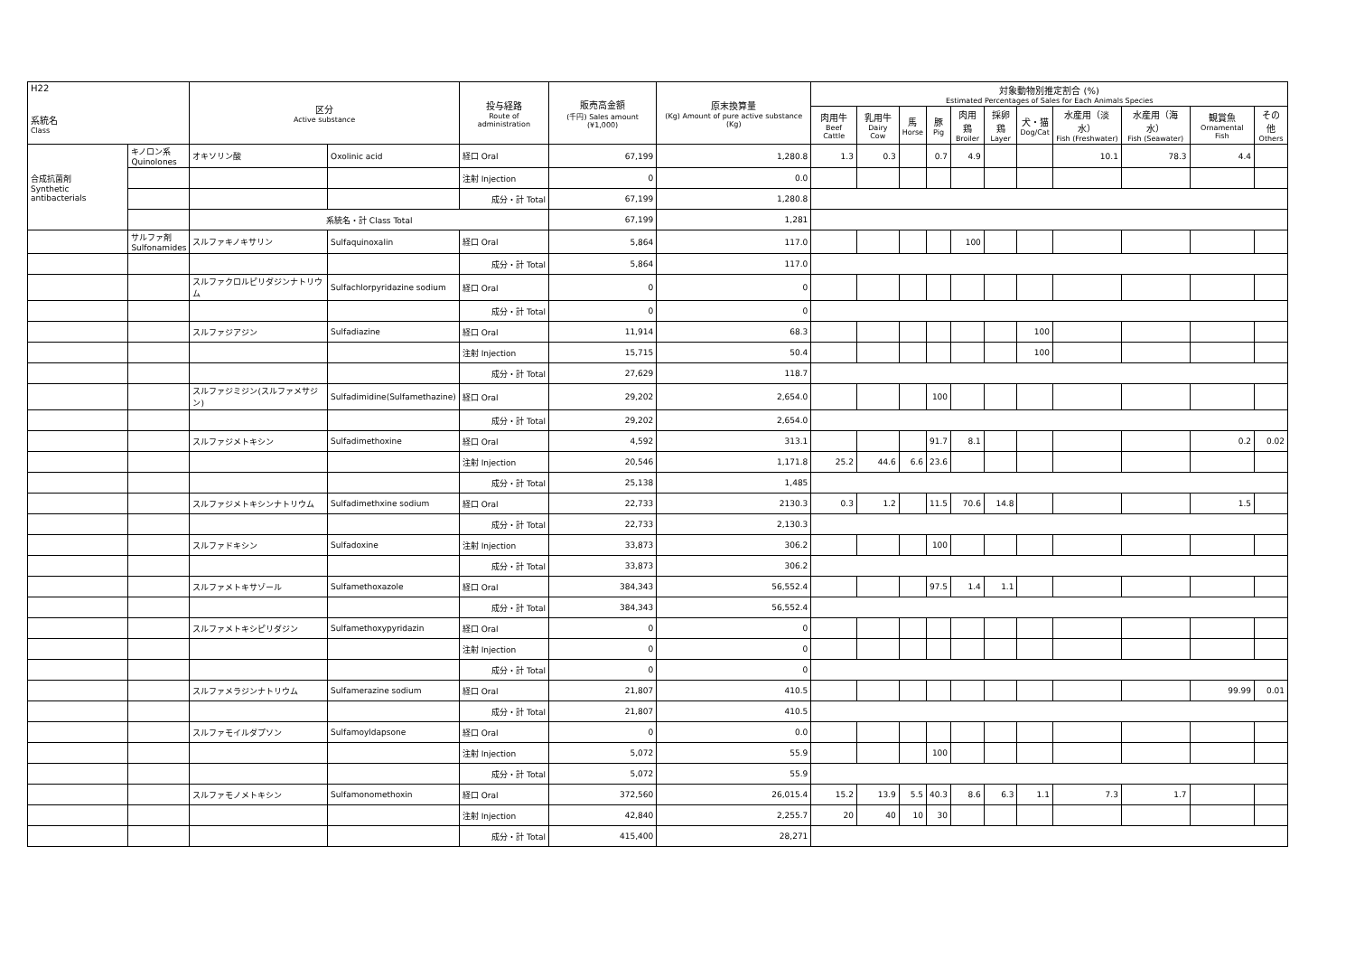| H22 系統名 Class | | 区分 Active substance | | 投与経路 Route of administration | 販売高金額 (千円) Sales amount (¥1,000) | 原末換算量 (Kg) Amount of pure active substance (Kg) | 対象動物別推定割合 (%) Estimated Percentages of Sales for Each Animals Species | | | | | | | | | | |
| --- | --- | --- | --- | --- | --- | --- | --- | --- | --- | --- | --- | --- | --- | --- | --- | --- | --- |
| | | | | | | | 肉用牛 Beef Cattle | 乳用牛 Dairy Cow | 馬 Horse | 豚 Pig | 肉用鶏 Broiler | 採卵鶏 Layer | 犬・猫 Dog/Cat | 水産用（淡水） Fish (Freshwater) | 水産用（海水） Fish (Seawater) | 観賞魚 Ornamental Fish | その他 Others |
| 合成抗菌剤 Synthetic antibacterials | キノロン系 Quinolones | オキソリン酸 | Oxolinic acid | 経口 Oral | 67,199 | 1,280.8 | 1.3 | 0.3 | | 0.7 | 4.9 | | | 10.1 | 78.3 | 4.4 | |
| | | | | 注射 Injection | 0 | 0.0 | | | | | | | | | | | |
| | | | | 成分・計 Total | 67,199 | 1,280.8 | | | | | | | | | | | |
| | | 系統名・計 Class Total | | | 67,199 | 1,281 | | | | | | | | | | | |
| | サルファ剤 Sulfonamides | スルファキノキサリン | Sulfaquinoxalin | 経口 Oral | 5,864 | 117.0 | | | | | 100 | | | | | | |
| | | | | 成分・計 Total | 5,864 | 117.0 | | | | | | | | | | | |
| | | スルファクロルピリダジンナトリウム | Sulfachlorpyridazine sodium | 経口 Oral | 0 | 0 | | | | | | | | | | | |
| | | | | 成分・計 Total | 0 | 0 | | | | | | | | | | | |
| | | スルファジアジン | Sulfadiazine | 経口 Oral | 11,914 | 68.3 | | | | | | | 100 | | | | |
| | | | | 注射 Injection | 15,715 | 50.4 | | | | | | | 100 | | | | |
| | | | | 成分・計 Total | 27,629 | 118.7 | | | | | | | | | | | |
| | | スルファジミジン(スルファメサジン) | Sulfadimidine(Sulfamethazine) | 経口 Oral | 29,202 | 2,654.0 | | | | 100 | | | | | | | |
| | | | | 成分・計 Total | 29,202 | 2,654.0 | | | | | | | | | | | |
| | | スルファジメトキシン | Sulfadimethoxine | 経口 Oral | 4,592 | 313.1 | | | | 91.7 | 8.1 | | | | | 0.2 | 0.02 |
| | | | | 注射 Injection | 20,546 | 1,171.8 | 25.2 | 44.6 | 6.6 | 23.6 | | | | | | | |
| | | | | 成分・計 Total | 25,138 | 1,485 | | | | | | | | | | | |
| | | スルファジメトキシンナトリウム | Sulfadimethxine sodium | 経口 Oral | 22,733 | 2130.3 | 0.3 | 1.2 | | 11.5 | 70.6 | 14.8 | | | | 1.5 | |
| | | | | 成分・計 Total | 22,733 | 2,130.3 | | | | | | | | | | | |
| | | スルファドキシン | Sulfadoxine | 注射 Injection | 33,873 | 306.2 | | | | 100 | | | | | | | |
| | | | | 成分・計 Total | 33,873 | 306.2 | | | | | | | | | | | |
| | | スルファメトキサゾール | Sulfamethoxazole | 経口 Oral | 384,343 | 56,552.4 | | | | 97.5 | 1.4 | 1.1 | | | | | |
| | | | | 成分・計 Total | 384,343 | 56,552.4 | | | | | | | | | | | |
| | | スルファメトキシピリダジン | Sulfamethoxypyridazin | 経口 Oral | 0 | 0 | | | | | | | | | | | |
| | | | | 注射 Injection | 0 | 0 | | | | | | | | | | | |
| | | | | 成分・計 Total | 0 | 0 | | | | | | | | | | | |
| | | スルファメラジンナトリウム | Sulfamerazine sodium | 経口 Oral | 21,807 | 410.5 | | | | | | | | | | 99.99 | 0.01 |
| | | | | 成分・計 Total | 21,807 | 410.5 | | | | | | | | | | | |
| | | スルファモイルダプソン | Sulfamoyldapsone | 経口 Oral | 0 | 0.0 | | | | | | | | | | | |
| | | | | 注射 Injection | 5,072 | 55.9 | | | | 100 | | | | | | | |
| | | | | 成分・計 Total | 5,072 | 55.9 | | | | | | | | | | | |
| | | スルファモノメトキシン | Sulfamonomethoxin | 経口 Oral | 372,560 | 26,015.4 | 15.2 | 13.9 | 5.5 | 40.3 | 8.6 | 6.3 | 1.1 | 7.3 | 1.7 | | |
| | | | | 注射 Injection | 42,840 | 2,255.7 | 20 | 40 | 10 | 30 | | | | | | | |
| | | | | 成分・計 Total | 415,400 | 28,271 | | | | | | | | | | | |